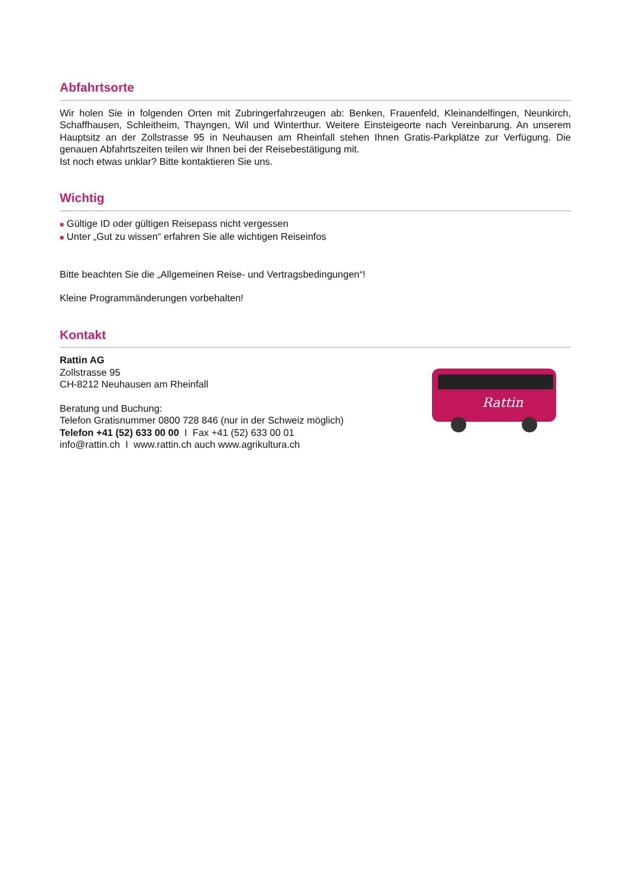Abfahrtsorte
Wir holen Sie in folgenden Orten mit Zubringerfahrzeugen ab: Benken, Frauenfeld, Kleinandelfingen, Neunkirch, Schaffhausen, Schleitheim, Thayngen, Wil und Winterthur. Weitere Einsteigeorte nach Vereinbarung. An unserem Hauptsitz an der Zollstrasse 95 in Neuhausen am Rheinfall stehen Ihnen Gratis-Parkplätze zur Verfügung. Die genauen Abfahrtszeiten teilen wir Ihnen bei der Reisebestätigung mit.
Ist noch etwas unklar? Bitte kontaktieren Sie uns.
Wichtig
■ Gültige ID oder gültigen Reisepass nicht vergessen
■ Unter „Gut zu wissen“ erfahren Sie alle wichtigen Reiseinfos
Bitte beachten Sie die „Allgemeinen Reise- und Vertragsbedingungen“!
Kleine Programmänderungen vorbehalten!
Kontakt
Rattin
Rattin AG
Zollstrasse 95
CH-8212 Neuhausen am Rheinfall
Beratung und Buchung:
Telefon Gratisnummer 0800 728 846 (nur in der Schweiz möglich)
Telefon +41 (52) 633 00 00 I Fax +41 (52) 633 00 01
info@rattin.ch I www.rattin.ch auch www.agrikultura.ch